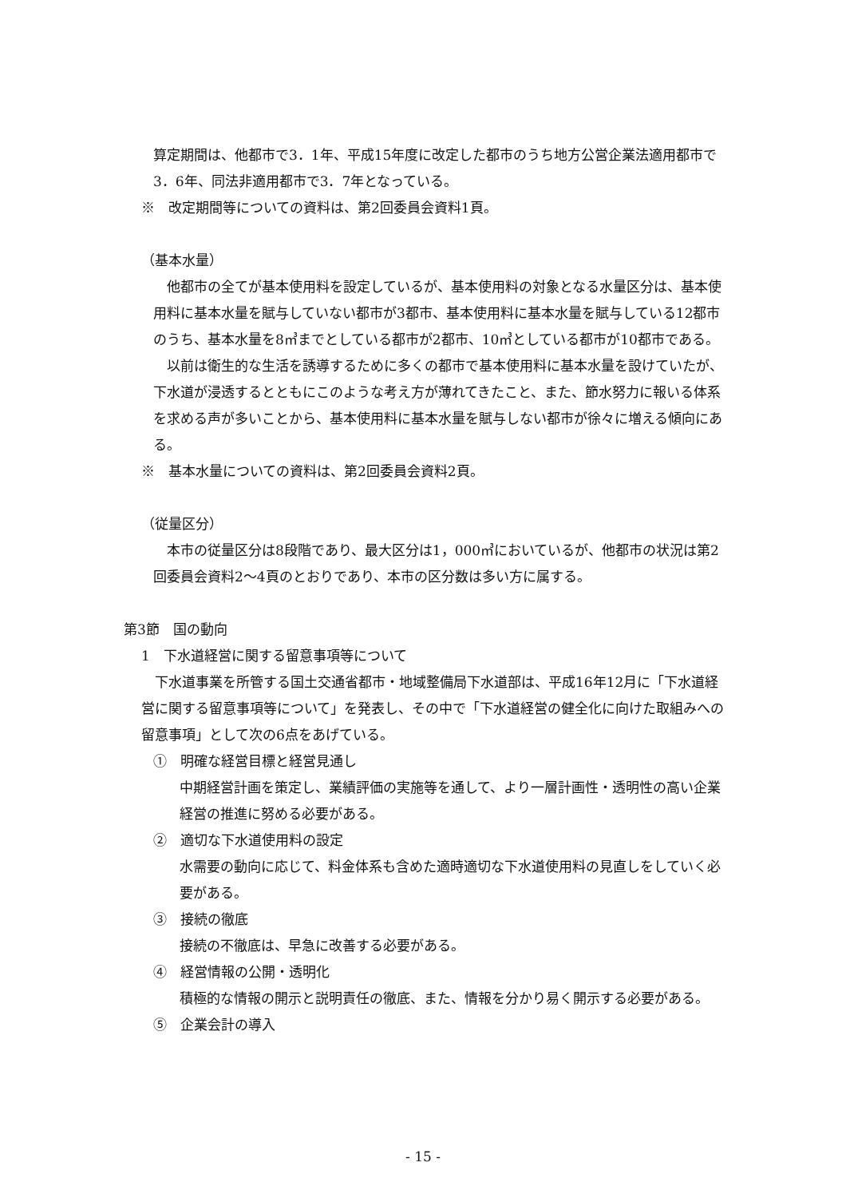算定期間は、他都市で3．1年、平成15年度に改定した都市のうち地方公営企業法適用都市で3．6年、同法非適用都市で3．7年となっている。
※　改定期間等についての資料は、第2回委員会資料1頁。
（基本水量）
　他都市の全てが基本使用料を設定しているが、基本使用料の対象となる水量区分は、基本使用料に基本水量を賦与していない都市が3都市、基本使用料に基本水量を賦与している12都市のうち、基本水量を8㎥までとしている都市が2都市、10㎥としている都市が10都市である。
　以前は衛生的な生活を誘導するために多くの都市で基本使用料に基本水量を設けていたが、下水道が浸透するとともにこのような考え方が薄れてきたこと、また、節水努力に報いる体系を求める声が多いことから、基本使用料に基本水量を賦与しない都市が徐々に増える傾向にある。
※　基本水量についての資料は、第2回委員会資料2頁。
（従量区分）
　本市の従量区分は8段階であり、最大区分は1，000㎥においているが、他都市の状況は第2回委員会資料2～4頁のとおりであり、本市の区分数は多い方に属する。
第3節　国の動向
1　下水道経営に関する留意事項等について
　下水道事業を所管する国土交通省都市・地域整備局下水道部は、平成16年12月に「下水道経営に関する留意事項等について」を発表し、その中で「下水道経営の健全化に向けた取組みへの留意事項」として次の6点をあげている。
①　明確な経営目標と経営見通し
中期経営計画を策定し、業績評価の実施等を通して、より一層計画性・透明性の高い企業経営の推進に努める必要がある。
②　適切な下水道使用料の設定
水需要の動向に応じて、料金体系も含めた適時適切な下水道使用料の見直しをしていく必要がある。
③　接続の徹底
接続の不徹底は、早急に改善する必要がある。
④　経営情報の公開・透明化
積極的な情報の開示と説明責任の徹底、また、情報を分かり易く開示する必要がある。
⑤　企業会計の導入
- 15 -